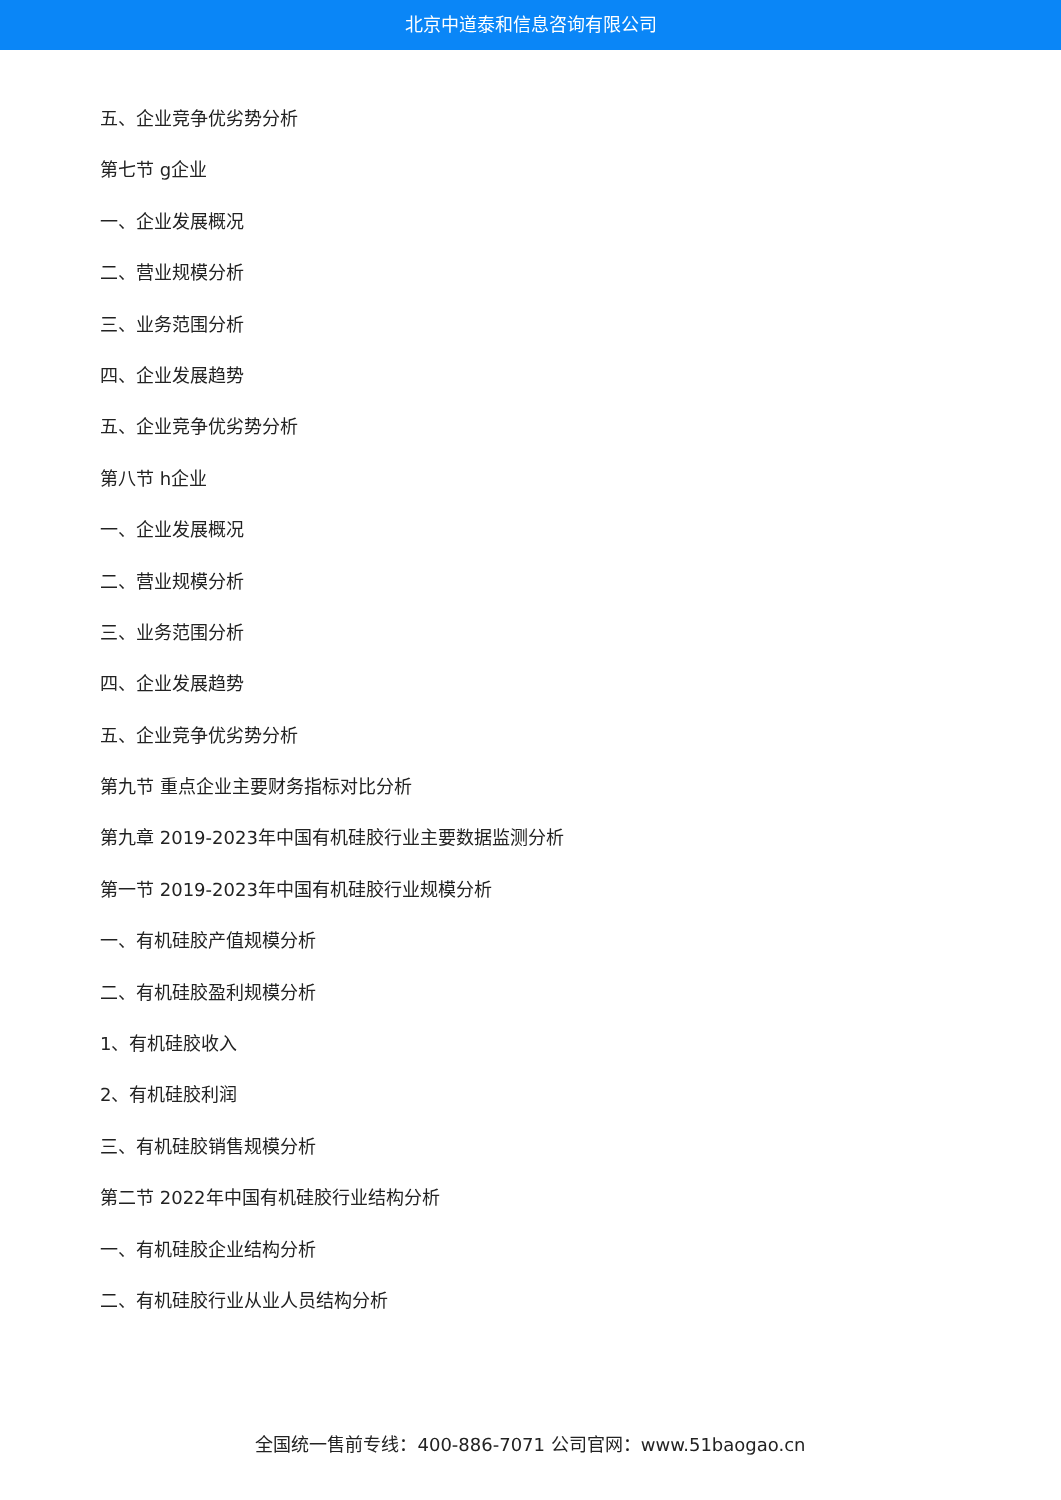北京中道泰和信息咨询有限公司
五、企业竞争优劣势分析
第七节 g企业
一、企业发展概况
二、营业规模分析
三、业务范围分析
四、企业发展趋势
五、企业竞争优劣势分析
第八节 h企业
一、企业发展概况
二、营业规模分析
三、业务范围分析
四、企业发展趋势
五、企业竞争优劣势分析
第九节 重点企业主要财务指标对比分析
第九章 2019-2023年中国有机硅胶行业主要数据监测分析
第一节 2019-2023年中国有机硅胶行业规模分析
一、有机硅胶产值规模分析
二、有机硅胶盈利规模分析
1、有机硅胶收入
2、有机硅胶利润
三、有机硅胶销售规模分析
第二节 2022年中国有机硅胶行业结构分析
一、有机硅胶企业结构分析
二、有机硅胶行业从业人员结构分析
全国统一售前专线：400-886-7071 公司官网：www.51baogao.cn